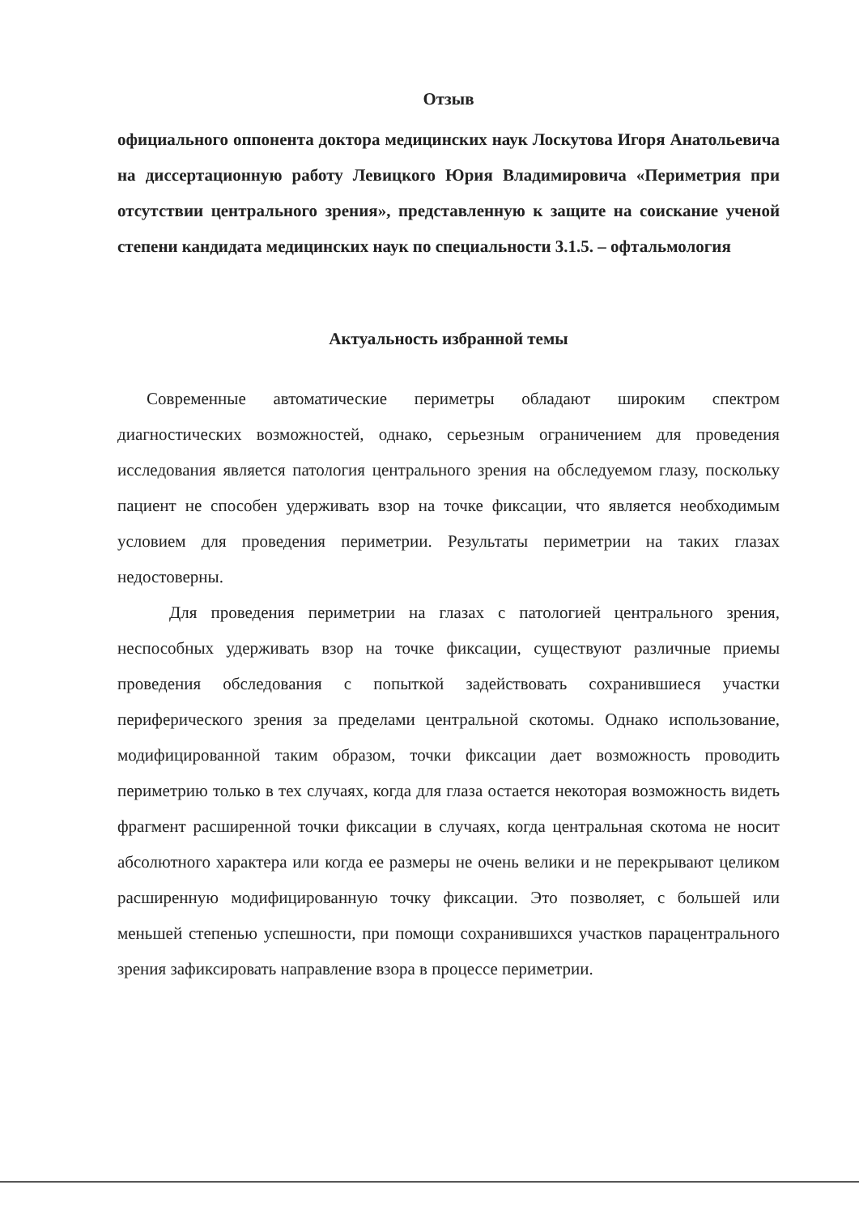Отзыв
официального оппонента доктора медицинских наук Лоскутова Игоря Анатольевича на диссертационную работу Левицкого Юрия Владимировича «Периметрия при отсутствии центрального зрения», представленную к защите на соискание ученой степени кандидата медицинских наук по специальности 3.1.5. – офтальмология
Актуальность избранной темы
Современные автоматические периметры обладают широким спектром диагностических возможностей, однако, серьезным ограничением для проведения исследования является патология центрального зрения на обследуемом глазу, поскольку пациент не способен удерживать взор на точке фиксации, что является необходимым условием для проведения периметрии. Результаты периметрии на таких глазах недостоверны.
Для проведения периметрии на глазах с патологией центрального зрения, неспособных удерживать взор на точке фиксации, существуют различные приемы проведения обследования с попыткой задействовать сохранившиеся участки периферического зрения за пределами центральной скотомы. Однако использование, модифицированной таким образом, точки фиксации дает возможность проводить периметрию только в тех случаях, когда для глаза остается некоторая возможность видеть фрагмент расширенной точки фиксации в случаях, когда центральная скотома не носит абсолютного характера или когда ее размеры не очень велики и не перекрывают целиком расширенную модифицированную точку фиксации. Это позволяет, с большей или меньшей степенью успешности, при помощи сохранившихся участков парацентрального зрения зафиксировать направление взора в процессе периметрии.